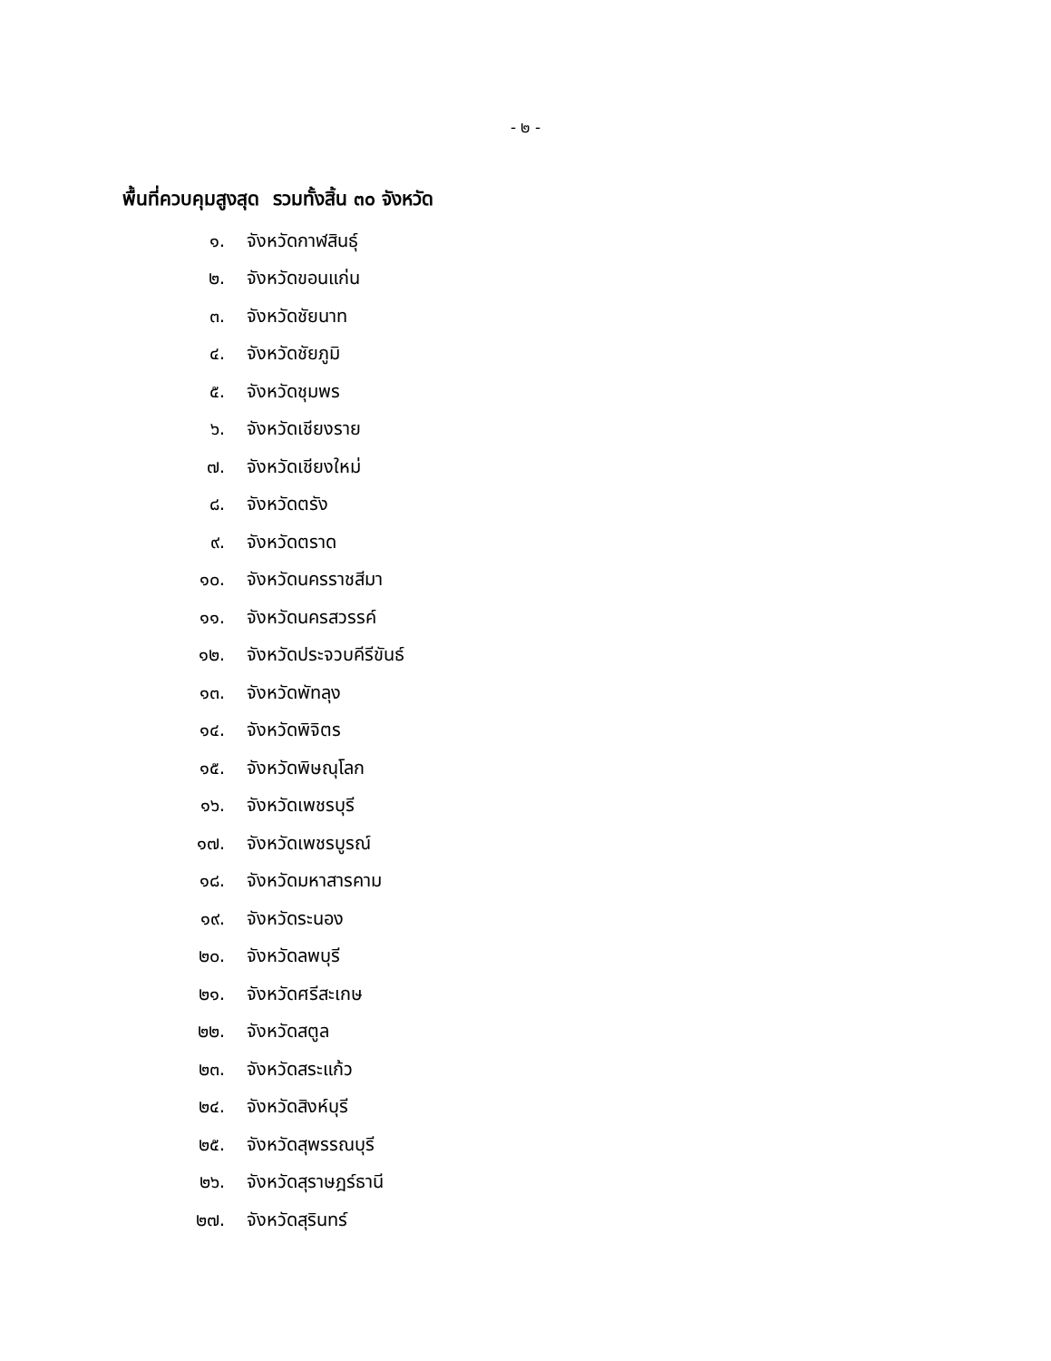- ๒ -
พื้นที่ควบคุมสูงสุด รวมทั้งสิ้น ๓๐ จังหวัด
๑. จังหวัดกาฬสินธุ์
๒. จังหวัดขอนแก่น
๓. จังหวัดชัยนาท
๔. จังหวัดชัยภูมิ
๕. จังหวัดชุมพร
๖. จังหวัดเชียงราย
๗. จังหวัดเชียงใหม่
๘. จังหวัดตรัง
๙. จังหวัดตราด
๑๐. จังหวัดนครราชสีมา
๑๑. จังหวัดนครสวรรค์
๑๒. จังหวัดประจวบคีรีขันธ์
๑๓. จังหวัดพัทลุง
๑๔. จังหวัดพิจิตร
๑๕. จังหวัดพิษณุโลก
๑๖. จังหวัดเพชรบุรี
๑๗. จังหวัดเพชรบูรณ์
๑๘. จังหวัดมหาสารคาม
๑๙. จังหวัดระนอง
๒๐. จังหวัดลพบุรี
๒๑. จังหวัดศรีสะเกษ
๒๒. จังหวัดสตูล
๒๓. จังหวัดสระแก้ว
๒๔. จังหวัดสิงห์บุรี
๒๕. จังหวัดสุพรรณบุรี
๒๖. จังหวัดสุราษฎร์ธานี
๒๗. จังหวัดสุรินทร์